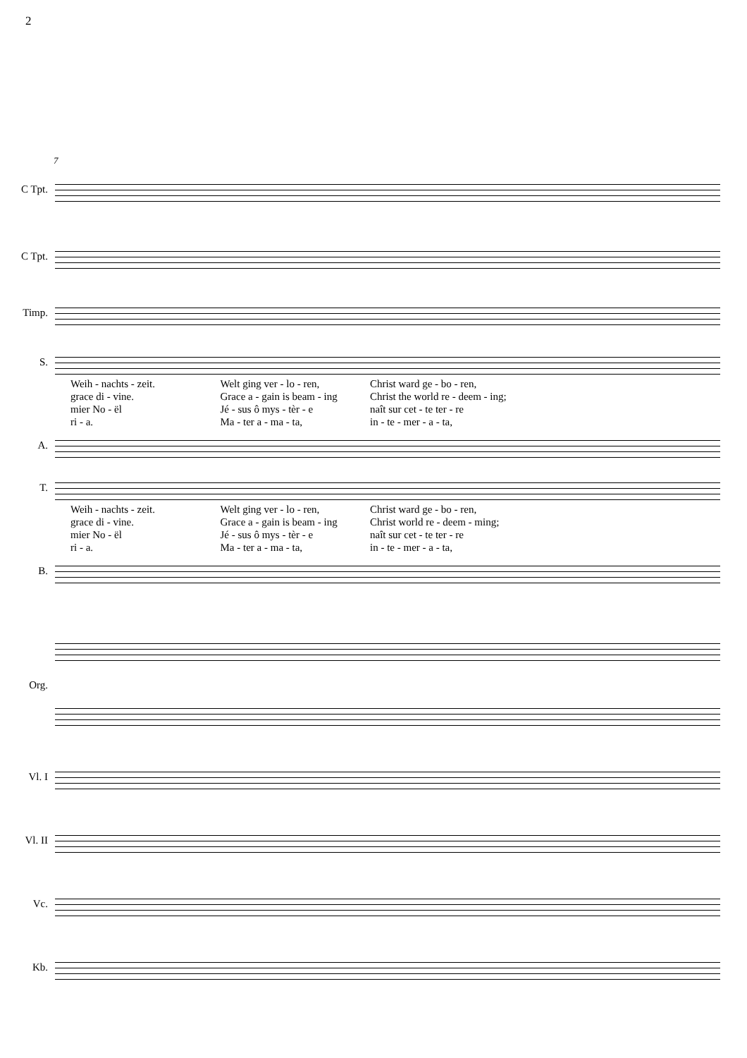2
7
C Tpt.
C Tpt.
Timp.
S.
Weih - nachts - zeit.
Welt ging ver - lo - ren,
Christ ward ge - bo - ren,
grace di - vine.
Grace a - gain is beam - ing
Christ the world re - deem - ing;
mier No - ël
Jé - sus ô mys - tèr - e
naît sur cet - te ter - re
ri - a.
Ma - ter a - ma - ta,
in - te - mer - a - ta,
A.
T.
Weih - nachts - zeit.
Welt ging ver - lo - ren,
Christ ward ge - bo - ren,
grace di - vine.
Grace a - gain is beam - ing
Christ world re - deem - ming;
mier No - ël
Jé - sus ô mys - tèr - e
naît sur cet - te ter - re
ri - a.
Ma - ter a - ma - ta,
in - te - mer - a - ta,
B.
Org.
Vl. I
Vl. II
Vc.
Kb.